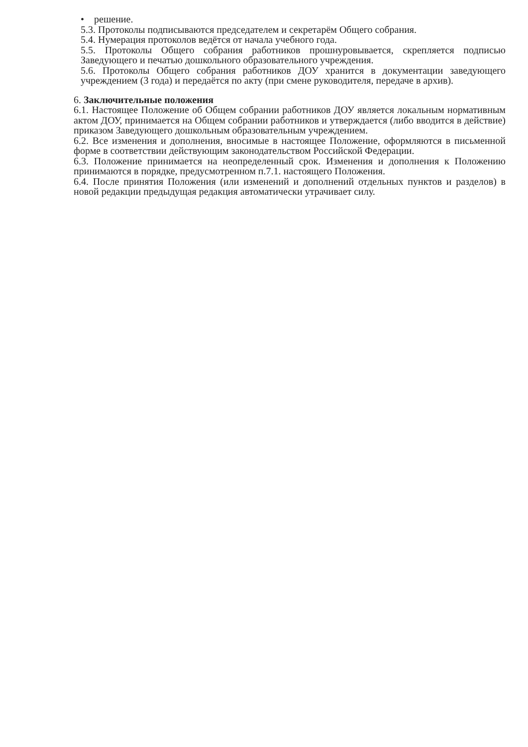• решение.
5.3. Протоколы подписываются председателем и секретарём Общего собрания.
5.4. Нумерация протоколов ведётся от начала учебного года.
5.5. Протоколы Общего собрания работников прошнуровывается, скрепляется подписью Заведующего и печатью дошкольного образовательного учреждения.
5.6. Протоколы Общего собрания работников ДОУ хранится в документации заведующего учреждением (3 года) и передаётся по акту (при смене руководителя, передаче в архив).
6. Заключительные положения
6.1. Настоящее Положение об Общем собрании работников ДОУ является локальным нормативным актом ДОУ, принимается на Общем собрании работников и утверждается (либо вводится в действие) приказом Заведующего дошкольным образовательным учреждением.
6.2. Все изменения и дополнения, вносимые в настоящее Положение, оформляются в письменной форме в соответствии действующим законодательством Российской Федерации.
6.3. Положение принимается на неопределенный срок. Изменения и дополнения к Положению принимаются в порядке, предусмотренном п.7.1. настоящего Положения.
6.4. После принятия Положения (или изменений и дополнений отдельных пунктов и разделов) в новой редакции предыдущая редакция автоматически утрачивает силу.